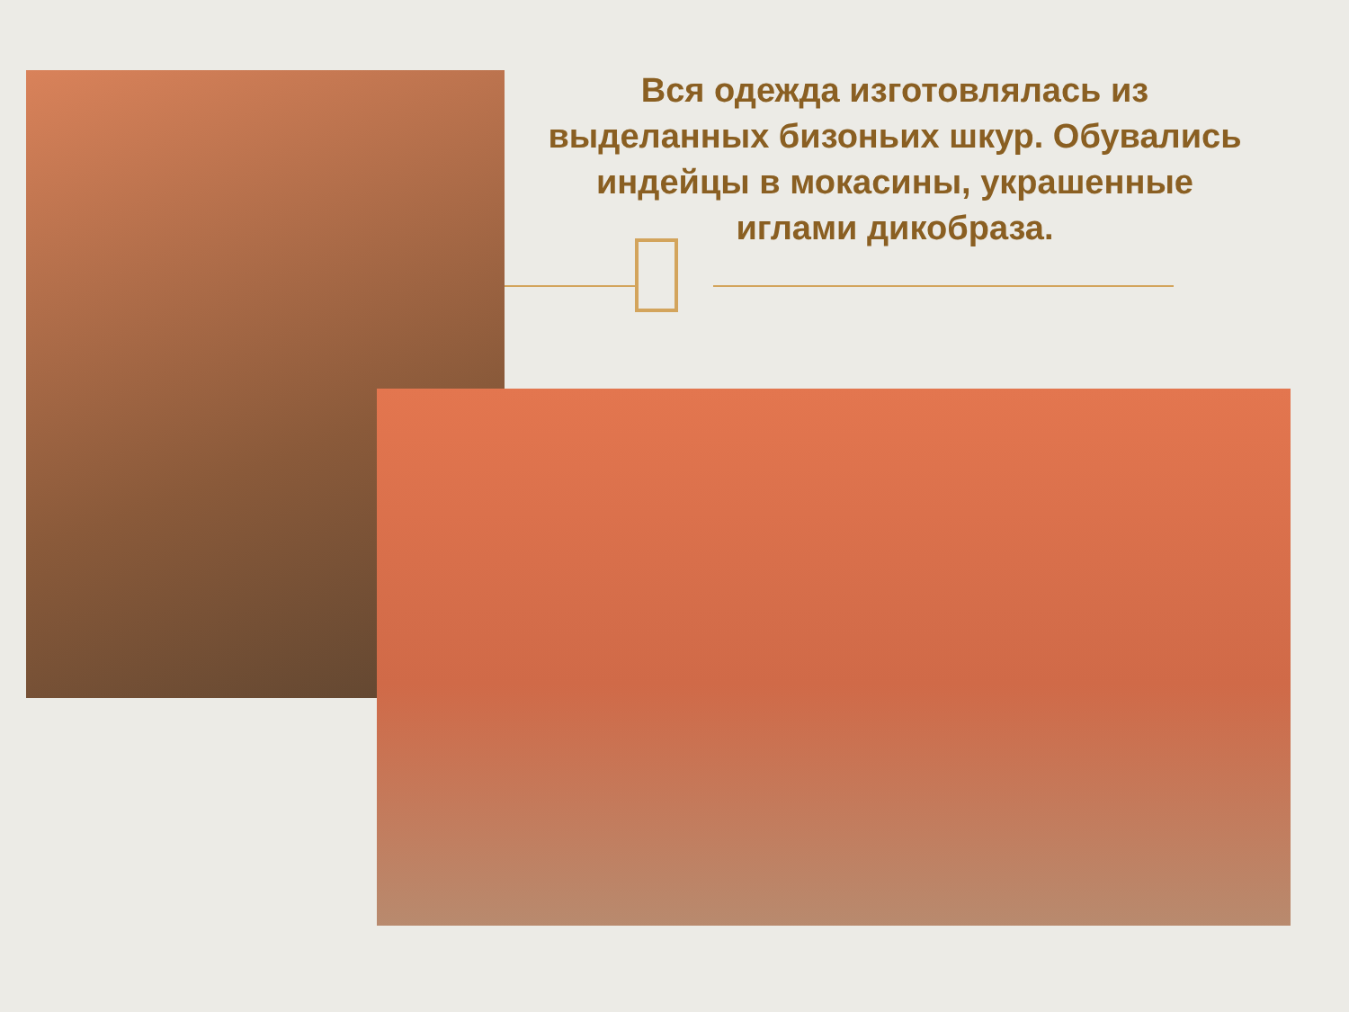Вся одежда изготовлялась из выделанных бизоньих шкур. Обувались индейцы в мокасины, украшенные иглами дикобраза.